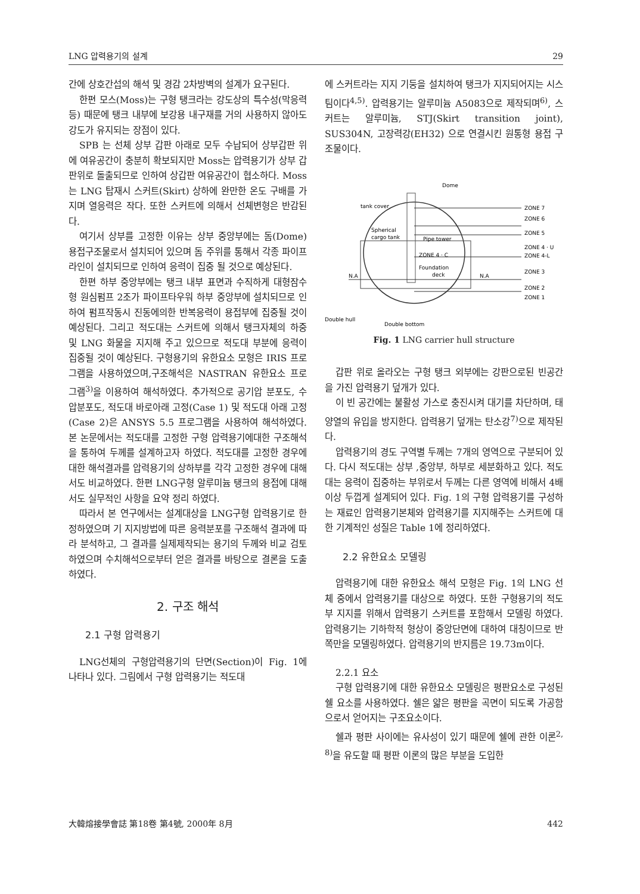LNG 압력용기의 설계 29
간에 상호간섭의 해석 및 경감 2차방벽의 설계가 요구된다.
한편 모스(Moss)는 구형 탱크라는 강도상의 특수성(막응력 등) 때문에 탱크 내부에 보강용 내구재를 거의 사용하지 않아도 강도가 유지되는 장점이 있다.
SPB 는 선체 상부 갑판 아래로 모두 수납되어 상부갑판 위에 여유공간이 충분히 확보되지만 Moss는 압력용기가 상부 갑판위로 돌출되므로 인하여 상갑판 여유공간이 협소하다. Moss는 LNG 탑재시 스커트(Skirt) 상하에 완만한 온도 구배를 가지며 열응력은 작다. 또한 스커트에 의해서 선체변형은 반감된다.
여기서 상부를 고정한 이유는 상부 중앙부에는 돔(Dome) 용접구조물로서 설치되어 있으며 돔 주위를 통해서 각종 파이프라인이 설치되므로 인하여 응력이 집중 될 것으로 예상된다.
한편 하부 중앙부에는 탱크 내부 표면과 수직하게 대형잠수형 원심펌프 2조가 파이프타우워 하부 중앙부에 설치되므로 인하여 펌프작동시 진동에의한 반복응력이 용접부에 집중될 것이 예상된다. 그리고 적도대는 스커트에 의해서 탱크자체의 하중 및 LNG 화물을 지지해 주고 있으므로 적도대 부분에 응력이 집중될 것이 예상된다. 구형용기의 유한요소 모형은 IRIS 프로그램을 사용하였으며,구조해석은 NASTRAN 유한요소 프로그램<sup>3)</sup>을 이용하여 해석하였다. 추가적으로 공기압 분포도, 수압분포도, 적도대 바로아래 고정(Case 1) 및 적도대 아래 고정(Case 2)은 ANSYS 5.5 프로그램을 사용하여 해석하였다. 본 논문에서는 적도대를 고정한 구형 압력용기에대한 구조해석을 통하여 두께를 설계하고자 하였다. 적도대를 고정한 경우에 대한 해석결과를 압력용기의 상하부를 각각 고정한 경우에 대해서도 비교하였다. 한편 LNG구형 알루미늄 탱크의 용접에 대해서도 실무적인 사항을 요약 정리 하였다.
따라서 본 연구에서는 설계대상을 LNG구형 압력용기로 한정하였으며 기 지지방법에 따른 응력분포를 구조해석 결과에 따라 분석하고, 그 결과를 실제제작되는 용기의 두께와 비교 검토하였으며 수치해석으로부터 얻은 결과를 바탕으로 결론을 도출하였다.
2. 구조 해석
2.1 구형 압력용기
LNG선체의 구형압력용기의 단면(Section)이 Fig. 1에 나타나 있다. 그림에서 구형 압력용기는 적도대
에 스커트라는 지지 기둥을 설치하여 탱크가 지지되어지는 시스팀이다<sup>4,5)</sup>. 압력용기는 알루미늄 A5083으로 제작되며<sup>6)</sup>, 스커트는 알루미늄, STJ(Skirt transition joint), SUS304N, 고장력강(EH32) 으로 연결시킨 원통형 용접 구조물이다.
Dome
tank cover
Spherical
cargo tank
Pipe tower
ZONE 4 · C
Foundation
deck
N.A
N.A
Double hull
Double bottom
ZONE 7
ZONE 6
ZONE 5
ZONE 4 · U
ZONE 4-L
ZONE 3
ZONE 2
ZONE 1
Fig. 1 LNG carrier hull structure
갑판 위로 올라오는 구형 탱크 외부에는 강판으로된 빈공간을 가진 압력용기 덮개가 있다.
이 빈 공간에는 불활성 가스로 충진시켜 대기를 차단하며, 태양열의 유입을 방지한다. 압력용기 덮개는 탄소강<sup>7)</sup>으로 제작된다.
압력용기의 경도 구역별 두께는 7개의 영역으로 구분되어 있다. 다시 적도대는 상부 ,중앙부, 하부로 세분화하고 있다. 적도대는 응력이 집중하는 부위로서 두께는 다른 영역에 비해서 4배 이상 두껍게 설계되어 있다. Fig. 1의 구형 압력용기를 구성하는 재료인 압력용기본체와 압력용기를 지지해주는 스커트에 대한 기계적인 성질은 Table 1에 정리하였다.
2.2 유한요소 모델링
압력용기에 대한 유한요소 해석 모형은 Fig. 1의 LNG 선체 중에서 압력용기를 대상으로 하였다. 또한 구형용기의 적도부 지지를 위해서 압력용기 스커트를 포함해서 모델링 하였다. 압력용기는 기하학적 형상이 중앙단면에 대하여 대칭이므로 반쪽만을 모델링하였다. 압력용기의 반지름은 19.73m이다.
2.2.1 요소
구형 압력용기에 대한 유한요소 모델링은 평판요소로 구성된 쉘 요소를 사용하였다. 쉘은 얇은 평판을 곡면이 되도록 가공함으로서 얻어지는 구조요소이다.
쉘과 평판 사이에는 유사성이 있기 때문에 쉘에 관한 이론<sup>2, 8)</sup>을 유도할 때 평판 이론의 많은 부분을 도입한
大韓熔接學會誌 第18卷 第4號, 2000年 8月 442